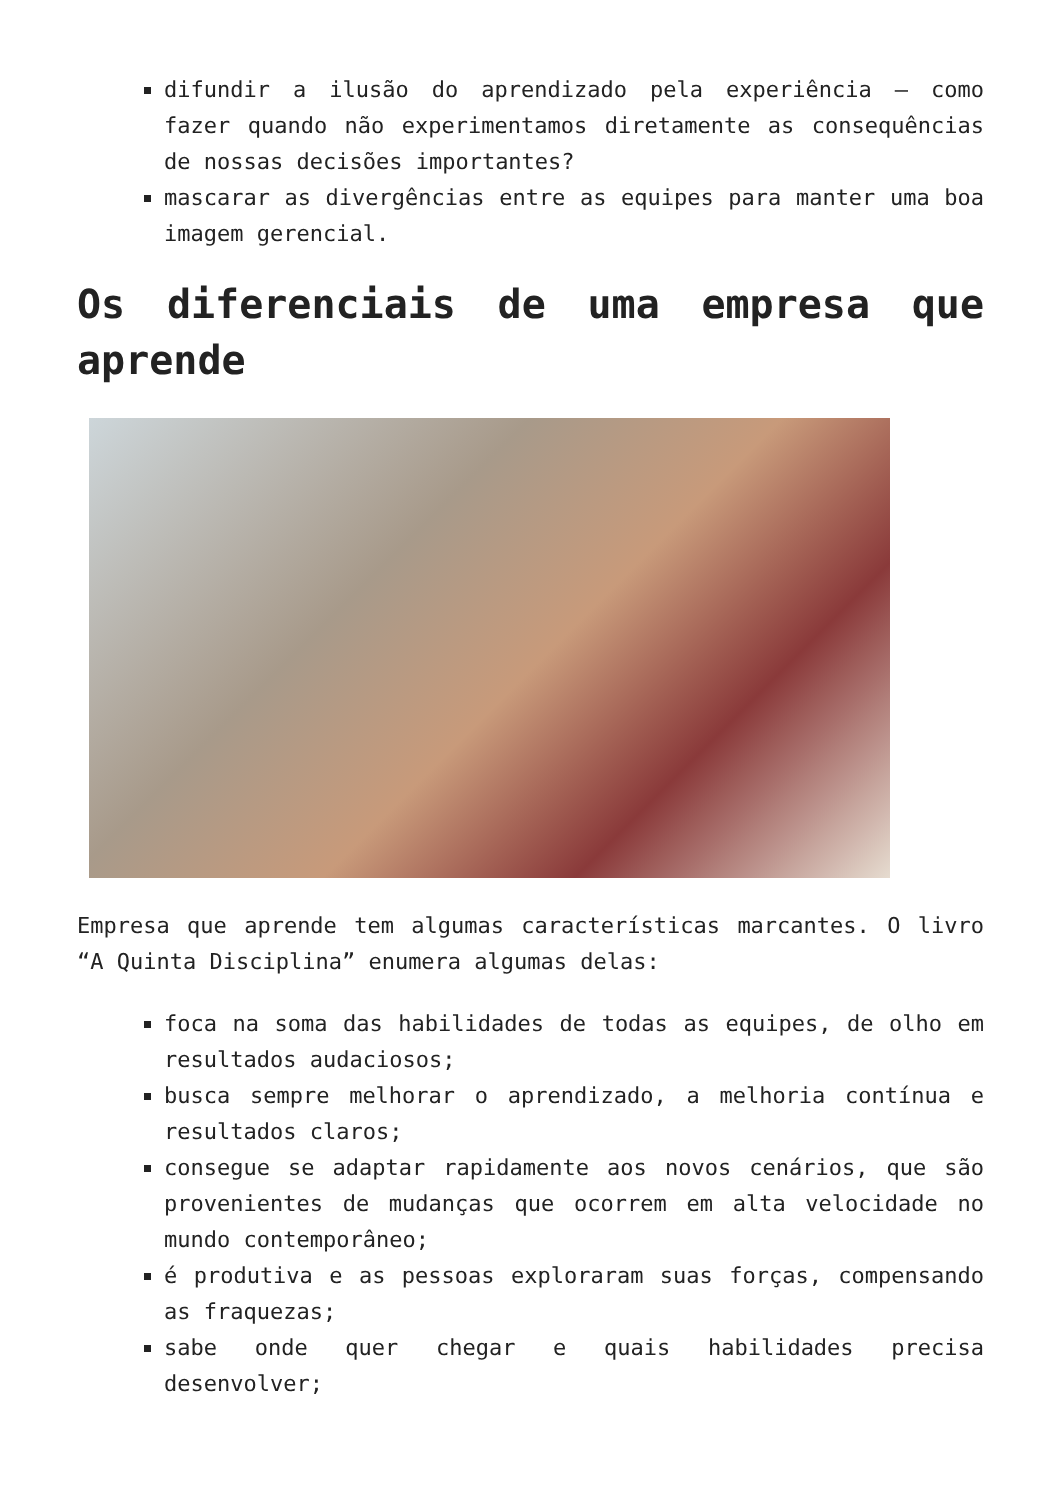difundir a ilusão do aprendizado pela experiência – como fazer quando não experimentamos diretamente as consequências de nossas decisões importantes?
mascarar as divergências entre as equipes para manter uma boa imagem gerencial.
Os diferenciais de uma empresa que aprende
Empresa que aprende tem algumas características marcantes. O livro “A Quinta Disciplina” enumera algumas delas:
foca na soma das habilidades de todas as equipes, de olho em resultados audaciosos;
busca sempre melhorar o aprendizado, a melhoria contínua e resultados claros;
consegue se adaptar rapidamente aos novos cenários, que são provenientes de mudanças que ocorrem em alta velocidade no mundo contemporâneo;
é produtiva e as pessoas exploraram suas forças, compensando as fraquezas;
sabe onde quer chegar e quais habilidades precisa desenvolver;